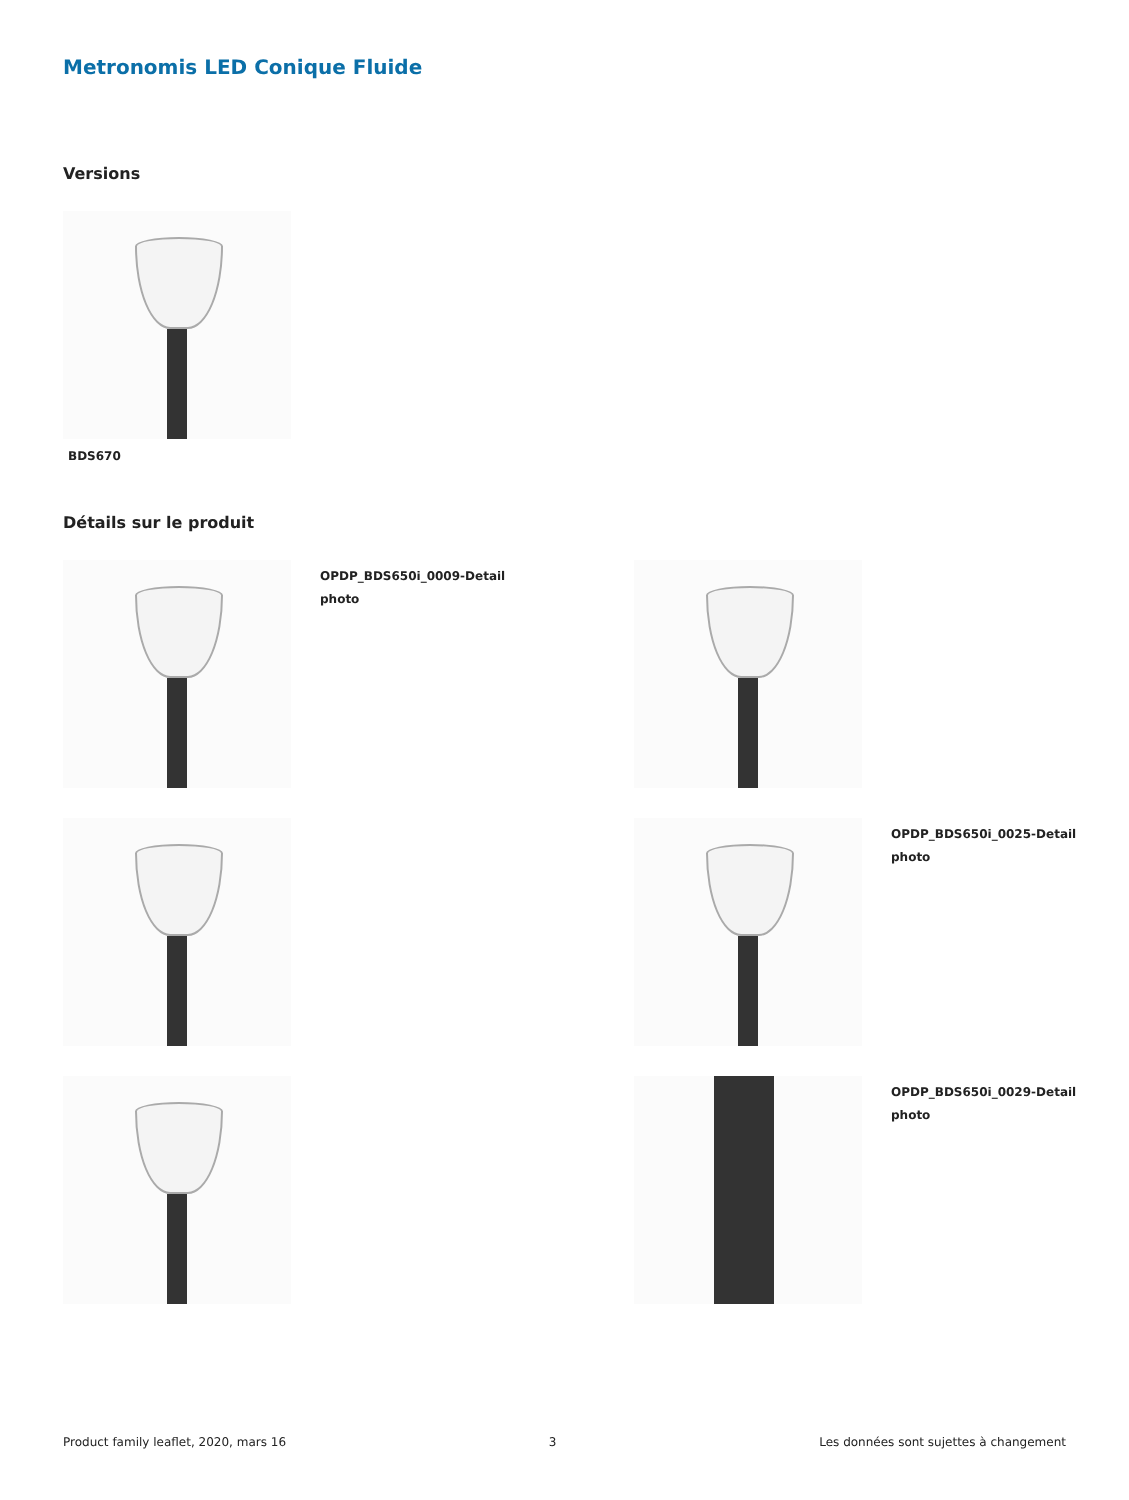Metronomis LED Conique Fluide
Versions
BDS670
Détails sur le produit
OPDP_BDS650i_0009-Detail
photo
OPDP_BDS650i_0025-Detail
photo
OPDP_BDS650i_0029-Detail
photo
Product family leaflet, 2020, mars 16 3 Les données sont sujettes à changement